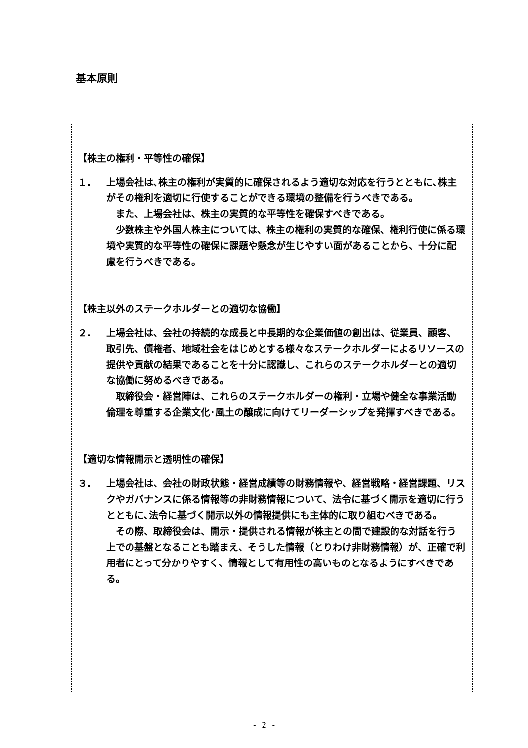基本原則
【株主の権利・平等性の確保】
１. 上場会社は､株主の権利が実質的に確保されるよう適切な対応を行うとともに､株主がその権利を適切に行使することができる環境の整備を行うべきである。
また、上場会社は、株主の実質的な平等性を確保すべきである。
少数株主や外国人株主については、株主の権利の実質的な確保、権利行使に係る環境や実質的な平等性の確保に課題や懸念が生じやすい面があることから、十分に配慮を行うべきである。
【株主以外のステークホルダーとの適切な協働】
２. 上場会社は、会社の持続的な成長と中長期的な企業価値の創出は、従業員、顧客、取引先、債権者、地域社会をはじめとする様々なステークホルダーによるリソースの提供や貢献の結果であることを十分に認識し、これらのステークホルダーとの適切な協働に努めるべきである。
取締役会・経営陣は、これらのステークホルダーの権利・立場や健全な事業活動倫理を尊重する企業文化･風土の醸成に向けてリーダーシップを発揮すべきである。
【適切な情報開示と透明性の確保】
３. 上場会社は、会社の財政状態・経営成績等の財務情報や、経営戦略・経営課題、リスクやガバナンスに係る情報等の非財務情報について、法令に基づく開示を適切に行うとともに､法令に基づく開示以外の情報提供にも主体的に取り組むべきである。
その際、取締役会は、開示・提供される情報が株主との間で建設的な対話を行う上での基盤となることも踏まえ、そうした情報（とりわけ非財務情報）が、正確で利用者にとって分かりやすく、情報として有用性の高いものとなるようにすべきである。
- 2 -